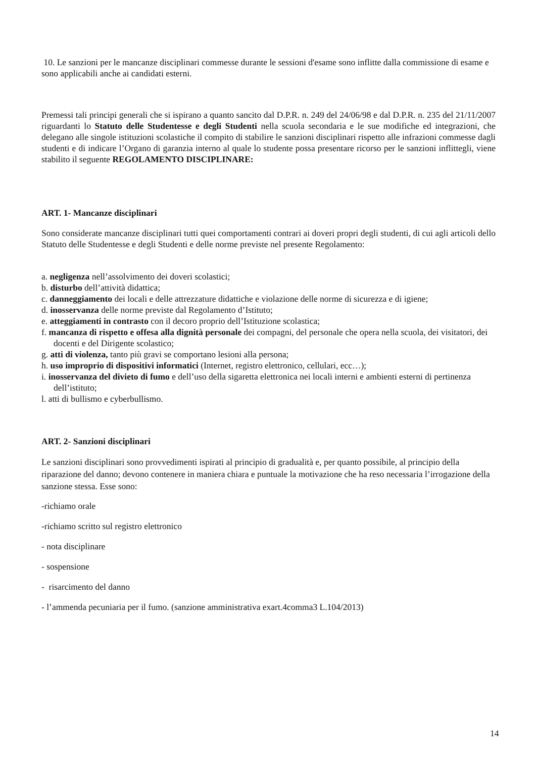10. Le sanzioni per le mancanze disciplinari commesse durante le sessioni d'esame sono inflitte dalla commissione di esame e sono applicabili anche ai candidati esterni.
Premessi tali principi generali che si ispirano a quanto sancito dal D.P.R. n. 249 del 24/06/98 e dal D.P.R. n. 235 del 21/11/2007 riguardanti lo Statuto delle Studentesse e degli Studenti nella scuola secondaria e le sue modifiche ed integrazioni, che delegano alle singole istituzioni scolastiche il compito di stabilire le sanzioni disciplinari rispetto alle infrazioni commesse dagli studenti e di indicare l’Organo di garanzia interno al quale lo studente possa presentare ricorso per le sanzioni inflittegli, viene stabilito il seguente REGOLAMENTO DISCIPLINARE:
ART. 1- Mancanze disciplinari
Sono considerate mancanze disciplinari tutti quei comportamenti contrari ai doveri propri degli studenti, di cui agli articoli dello Statuto delle Studentesse e degli Studenti e delle norme previste nel presente Regolamento:
a. negligenza nell’assolvimento dei doveri scolastici;
b. disturbo dell’attività didattica;
c. danneggiamento dei locali e delle attrezzature didattiche e violazione delle norme di sicurezza e di igiene;
d. inosservanza delle norme previste dal Regolamento d’Istituto;
e. atteggiamenti in contrasto con il decoro proprio dell’Istituzione scolastica;
f. mancanza di rispetto e offesa alla dignità personale dei compagni, del personale che opera nella scuola, dei visitatori, dei docenti e del Dirigente scolastico;
g. atti di violenza, tanto più gravi se comportano lesioni alla persona;
h. uso improprio di dispositivi informatici (Internet, registro elettronico, cellulari, ecc…);
i. inosservanza del divieto di fumo e dell’uso della sigaretta elettronica nei locali interni e ambienti esterni di pertinenza dell’istituto;
l. atti di bullismo e cyberbullismo.
ART. 2- Sanzioni disciplinari
Le sanzioni disciplinari sono provvedimenti ispirati al principio di gradualità e, per quanto possibile, al principio della riparazione del danno; devono contenere in maniera chiara e puntuale la motivazione che ha reso necessaria l’irrogazione della sanzione stessa. Esse sono:
-richiamo orale
-richiamo scritto sul registro elettronico
- nota disciplinare
- sospensione
- risarcimento del danno
- l’ammenda pecuniaria per il fumo. (sanzione amministrativa exart.4comma3 L.104/2013)
14